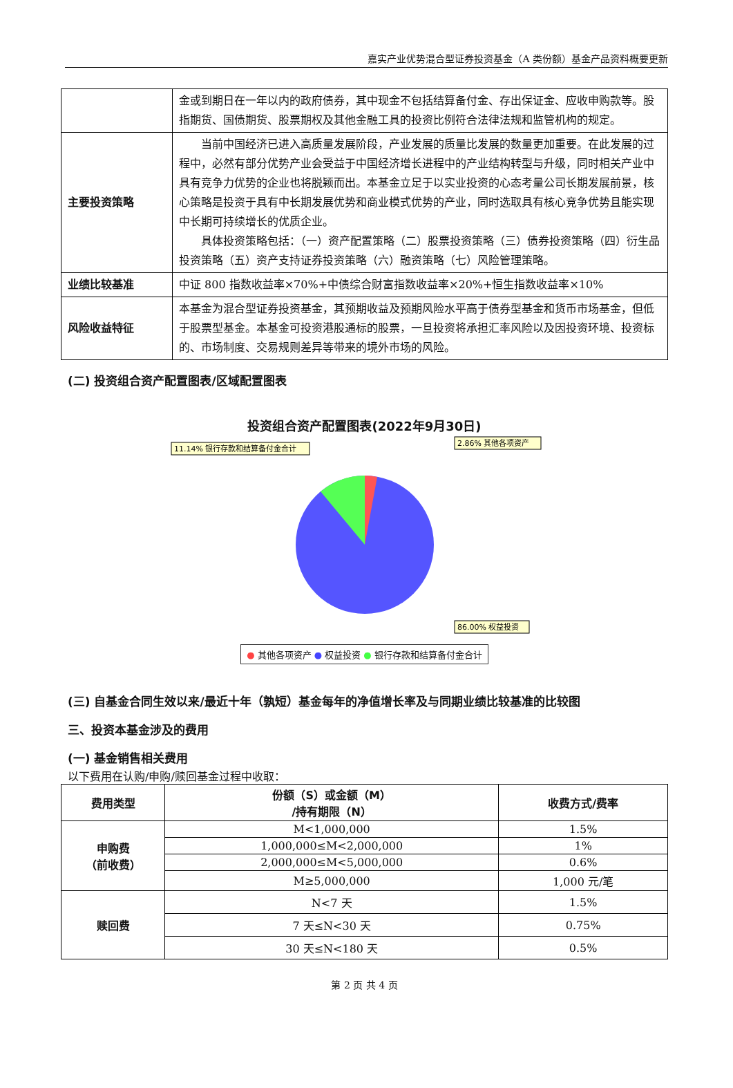嘉实产业优势混合型证券投资基金（A 类份额）基金产品资料概要更新
| | 金或到期日在一年以内的政府债券，其中现金不包括结算备付金、存出保证金、应收申购款等。股指期货、国债期货、股票期权及其他金融工具的投资比例符合法律法规和监管机构的规定。 |
| 主要投资策略 | 当前中国经济已进入高质量发展阶段，产业发展的质量比发展的数量更加重要。在此发展的过程中，必然有部分优势产业会受益于中国经济增长进程中的产业结构转型与升级，同时相关产业中具有竞争力优势的企业也将脱颖而出。本基金立足于以实业投资的心态考量公司长期发展前景，核心策略是投资于具有中长期发展优势和商业模式优势的产业，同时选取具有核心竞争优势且能实现中长期可持续增长的优质企业。 具体投资策略包括：（一）资产配置策略（二）股票投资策略（三）债券投资策略（四）衍生品投资策略（五）资产支持证券投资策略（六）融资策略（七）风险管理策略。 |
| 业绩比较基准 | 中证 800 指数收益率×70%+中债综合财富指数收益率×20%+恒生指数收益率×10% |
| 风险收益特征 | 本基金为混合型证券投资基金，其预期收益及预期风险水平高于债券型基金和货币市场基金，但低于股票型基金。本基金可投资港股通标的股票，一旦投资将承担汇率风险以及因投资环境、投资标的、市场制度、交易规则差异等带来的境外市场的风险。 |
(二) 投资组合资产配置图表/区域配置图表
投资组合资产配置图表(2022年9月30日)
2.86% 其他各项资产
11.14% 银行存款和结算备付金合计
86.00% 权益投资
● 其他各项资产 ● 权益投资 ● 银行存款和结算备付金合计
(三) 自基金合同生效以来/最近十年（孰短）基金每年的净值增长率及与同期业绩比较基准的比较图
三、投资本基金涉及的费用
(一) 基金销售相关费用
以下费用在认购/申购/赎回基金过程中收取：
| 费用类型 | 份额（S）或金额（M） /持有期限（N） | 收费方式/费率 |
| --- | --- | --- |
| 申购费 （前收费） | M<1,000,000 | 1.5% |
| | 1,000,000≤M<2,000,000 | 1% |
| | 2,000,000≤M<5,000,000 | 0.6% |
| | M≥5,000,000 | 1,000 元/笔 |
| 赎回费 | N<7 天 | 1.5% |
| | 7 天≤N<30 天 | 0.75% |
| | 30 天≤N<180 天 | 0.5% |
第 2 页 共 4 页